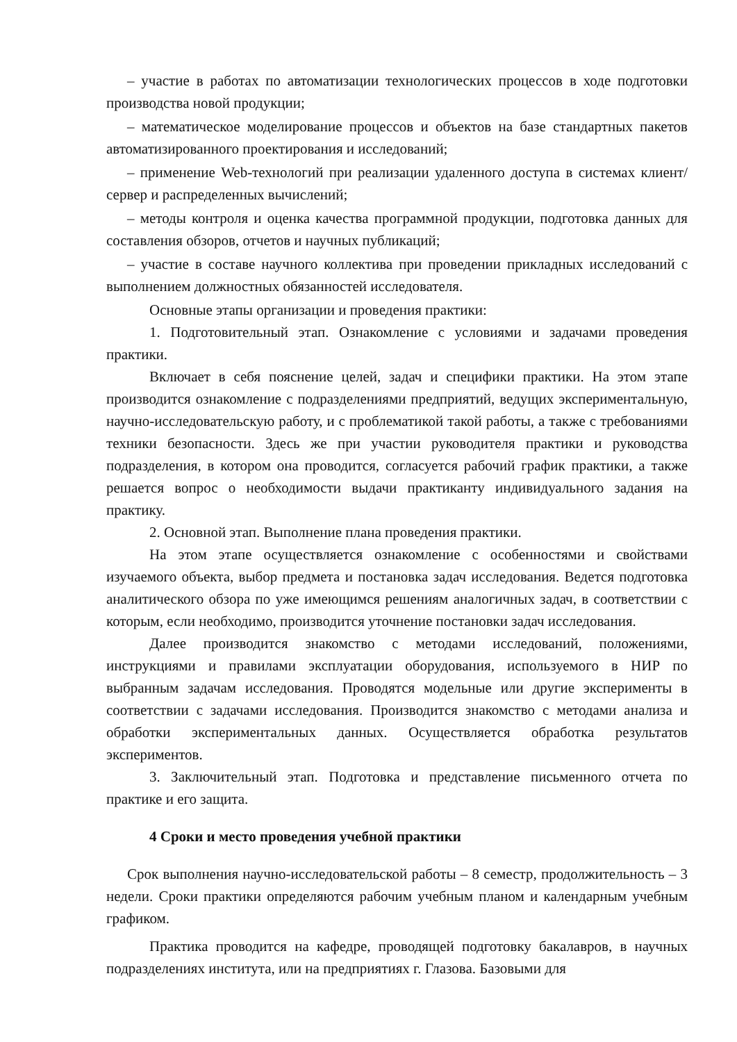– участие в работах по автоматизации технологических процессов в ходе подготовки производства новой продукции;
– математическое моделирование процессов и объектов на базе стандартных пакетов автоматизированного проектирования и исследований;
– применение Web-технологий при реализации удаленного доступа в системах клиент/сервер и распределенных вычислений;
– методы контроля и оценка качества программной продукции, подготовка данных для составления обзоров, отчетов и научных публикаций;
– участие в составе научного коллектива при проведении прикладных исследований с выполнением должностных обязанностей исследователя.
Основные этапы организации и проведения практики:
1. Подготовительный этап. Ознакомление с условиями и задачами проведения практики.
Включает в себя пояснение целей, задач и специфики практики. На этом этапе производится ознакомление с подразделениями предприятий, ведущих экспериментальную, научно-исследовательскую работу, и с проблематикой такой работы, а также с требованиями техники безопасности. Здесь же при участии руководителя практики и руководства подразделения, в котором она проводится, согласуется рабочий график практики, а также решается вопрос о необходимости выдачи практиканту индивидуального задания на практику.
2. Основной этап. Выполнение плана проведения практики.
На этом этапе осуществляется ознакомление с особенностями и свойствами изучаемого объекта, выбор предмета и постановка задач исследования. Ведется подготовка аналитического обзора по уже имеющимся решениям аналогичных задач, в соответствии с которым, если необходимо, производится уточнение постановки задач исследования.
Далее производится знакомство с методами исследований, положениями, инструкциями и правилами эксплуатации оборудования, используемого в НИР по выбранным задачам исследования. Проводятся модельные или другие эксперименты в соответствии с задачами исследования. Производится знакомство с методами анализа и обработки экспериментальных данных. Осуществляется обработка результатов экспериментов.
3. Заключительный этап. Подготовка и представление письменного отчета по практике и его защита.
4 Сроки и место проведения учебной практики
Срок выполнения научно-исследовательской работы – 8 семестр, продолжительность – 3 недели. Сроки практики определяются рабочим учебным планом и календарным учебным графиком.
Практика проводится на кафедре, проводящей подготовку бакалавров, в научных подразделениях института, или на предприятиях г. Глазова. Базовыми для